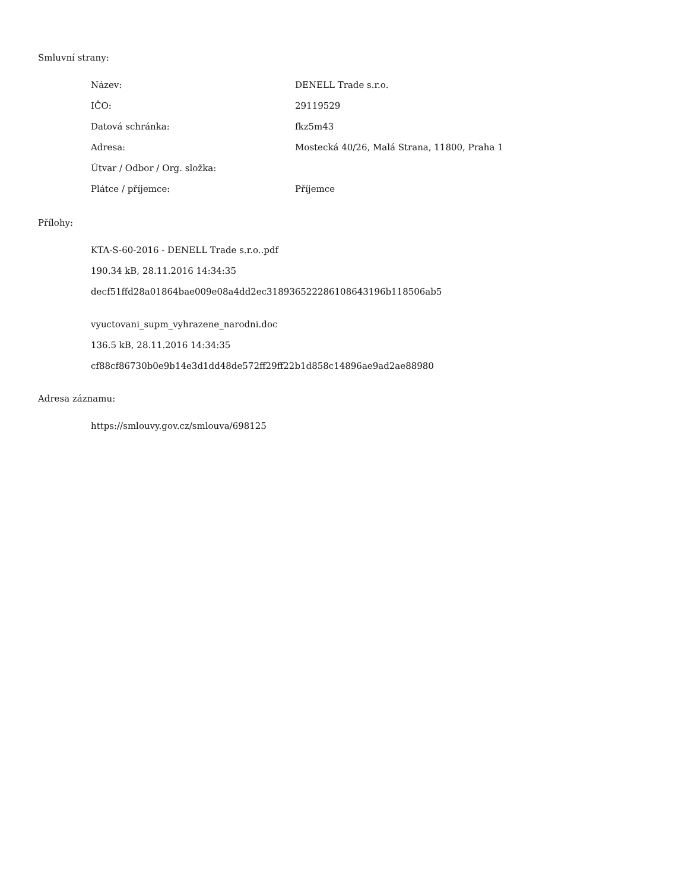Smluvní strany:
| Název: | DENELL Trade s.r.o. |
| IČO: | 29119529 |
| Datová schránka: | fkz5m43 |
| Adresa: | Mostecká 40/26, Malá Strana, 11800, Praha 1 |
| Útvar / Odbor / Org. složka: | |
| Plátce / příjemce: | Příjemce |
Přílohy:
KTA-S-60-2016 - DENELL Trade s.r.o..pdf
190.34 kB, 28.11.2016 14:34:35
decf51ffd28a01864bae009e08a4dd2ec318936522286108643196b118506ab5
vyuctovani_supm_vyhrazene_narodni.doc
136.5 kB, 28.11.2016 14:34:35
cf88cf86730b0e9b14e3d1dd48de572ff29ff22b1d858c14896ae9ad2ae88980
Adresa záznamu:
https://smlouvy.gov.cz/smlouva/698125